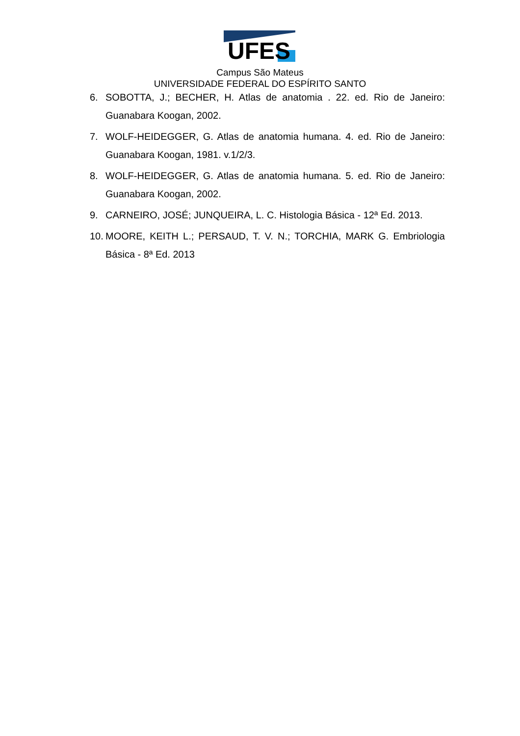UFES
Campus São Mateus
UNIVERSIDADE FEDERAL DO ESPÍRITO SANTO
6. SOBOTTA, J.; BECHER, H. Atlas de anatomia . 22. ed. Rio de Janeiro: Guanabara Koogan, 2002.
7. WOLF-HEIDEGGER, G. Atlas de anatomia humana. 4. ed. Rio de Janeiro: Guanabara Koogan, 1981. v.1/2/3.
8. WOLF-HEIDEGGER, G. Atlas de anatomia humana. 5. ed. Rio de Janeiro: Guanabara Koogan, 2002.
9. CARNEIRO, JOSÉ; JUNQUEIRA, L. C. Histologia Básica - 12ª Ed. 2013.
10. MOORE, KEITH L.; PERSAUD, T. V. N.; TORCHIA, MARK G. Embriologia Básica - 8ª Ed. 2013